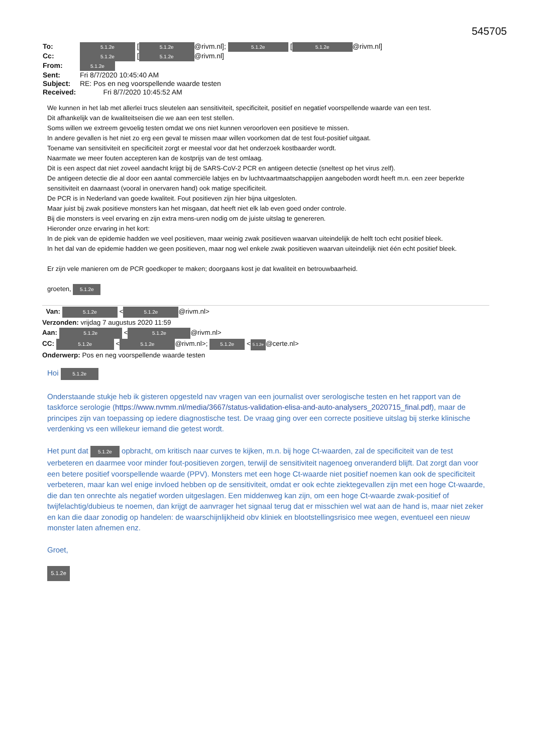545705
To: 5.1.2e [5.1.2e @rivm.nl]; 5.1.2e [5.1.2e @rivm.nl]
Cc: 5.1.2e [5.1.2e @rivm.nl]
From: 5.1.2e
Sent: Fri 8/7/2020 10:45:40 AM
Subject: RE: Pos en neg voorspellende waarde testen
Received: Fri 8/7/2020 10:45:52 AM
We kunnen in het lab met allerlei trucs sleutelen aan sensitiviteit, specificiteit, positief en negatief voorspellende waarde van een test.
Dit afhankelijk van de kwaliteitseisen die we aan een test stellen.
Soms willen we extreem gevoelig testen omdat we ons niet kunnen veroorloven een positieve te missen.
In andere gevallen is het niet zo erg een geval te missen maar willen voorkomen dat de test fout-positief uitgaat.
Toename van sensitiviteit en specificiteit zorgt er meestal voor dat het onderzoek kostbaarder wordt.
Naarmate we meer fouten accepteren kan de kostprijs van de test omlaag.
Dit is een aspect dat niet zoveel aandacht krijgt bij de SARS-CoV-2 PCR en antigeen detectie (sneltest op het virus zelf).
De antigeen detectie die al door een aantal commerciële labjes en bv luchtvaartmaatschappijen aangeboden wordt heeft m.n. een zeer beperkte sensitiviteit en daarnaast (vooral in onervaren hand) ook matige specificiteit.
De PCR is in Nederland van goede kwaliteit. Fout positieven zijn hier bijna uitgesloten.
Maar juist bij zwak positieve monsters kan het misgaan, dat heeft niet elk lab even goed onder controle.
Bij die monsters is veel ervaring en zijn extra mens-uren nodig om de juiste uitslag te genereren.
Hieronder onze ervaring in het kort:
In de piek van de epidemie hadden we veel positieven, maar weinig zwak positieven waarvan uiteindelijk de helft toch echt positief bleek.
In het dal van de epidemie hadden we geen positieven, maar nog wel enkele zwak positieven waarvan uiteindelijk niet één echt positief bleek.
Er zijn vele manieren om de PCR goedkoper te maken; doorgaans kost je dat kwaliteit en betrouwbaarheid.
groeten, 5.1.2e
Van: 5.1.2e < 5.1.2e @rivm.nl>
Verzonden: vrijdag 7 augustus 2020 11:59
Aan: 5.1.2e < 5.1.2e @rivm.nl>
CC: 5.1.2e < 5.1.2e @rivm.nl>; 5.1.2e < 5.1.2e @certe.nl>
Onderwerp: Pos en neg voorspellende waarde testen
Hoi 5.1.2e
Onderstaande stukje heb ik gisteren opgesteld nav vragen van een journalist over serologische testen en het rapport van de taskforce serologie (https://www.nvmm.nl/media/3667/status-validation-elisa-and-auto-analysers_2020715_final.pdf), maar de principes zijn van toepassing op iedere diagnostische test. De vraag ging over een correcte positieve uitslag bij sterke klinische verdenking vs een willekeur iemand die getest wordt.
Het punt dat 5.1.2e opbracht, om kritisch naar curves te kijken, m.n. bij hoge Ct-waarden, zal de specificiteit van de test verbeteren en daarmee voor minder fout-positieven zorgen, terwijl de sensitiviteit nagenoeg onveranderd blijft. Dat zorgt dan voor een betere positief voorspellende waarde (PPV). Monsters met een hoge Ct-waarde niet positief noemen kan ook de specificiteit verbeteren, maar kan wel enige invloed hebben op de sensitiviteit, omdat er ook echte ziektegevallen zijn met een hoge Ct-waarde, die dan ten onrechte als negatief worden uitgeslagen. Een middenweg kan zijn, om een hoge Ct-waarde zwak-positief of twijfelachtig/dubieus te noemen, dan krijgt de aanvrager het signaal terug dat er misschien wel wat aan de hand is, maar niet zeker en kan die daar zonodig op handelen: de waarschijnlijkheid obv kliniek en blootstellingsrisico mee wegen, eventueel een nieuw monster laten afnemen enz.
Groet,
5.1.2e